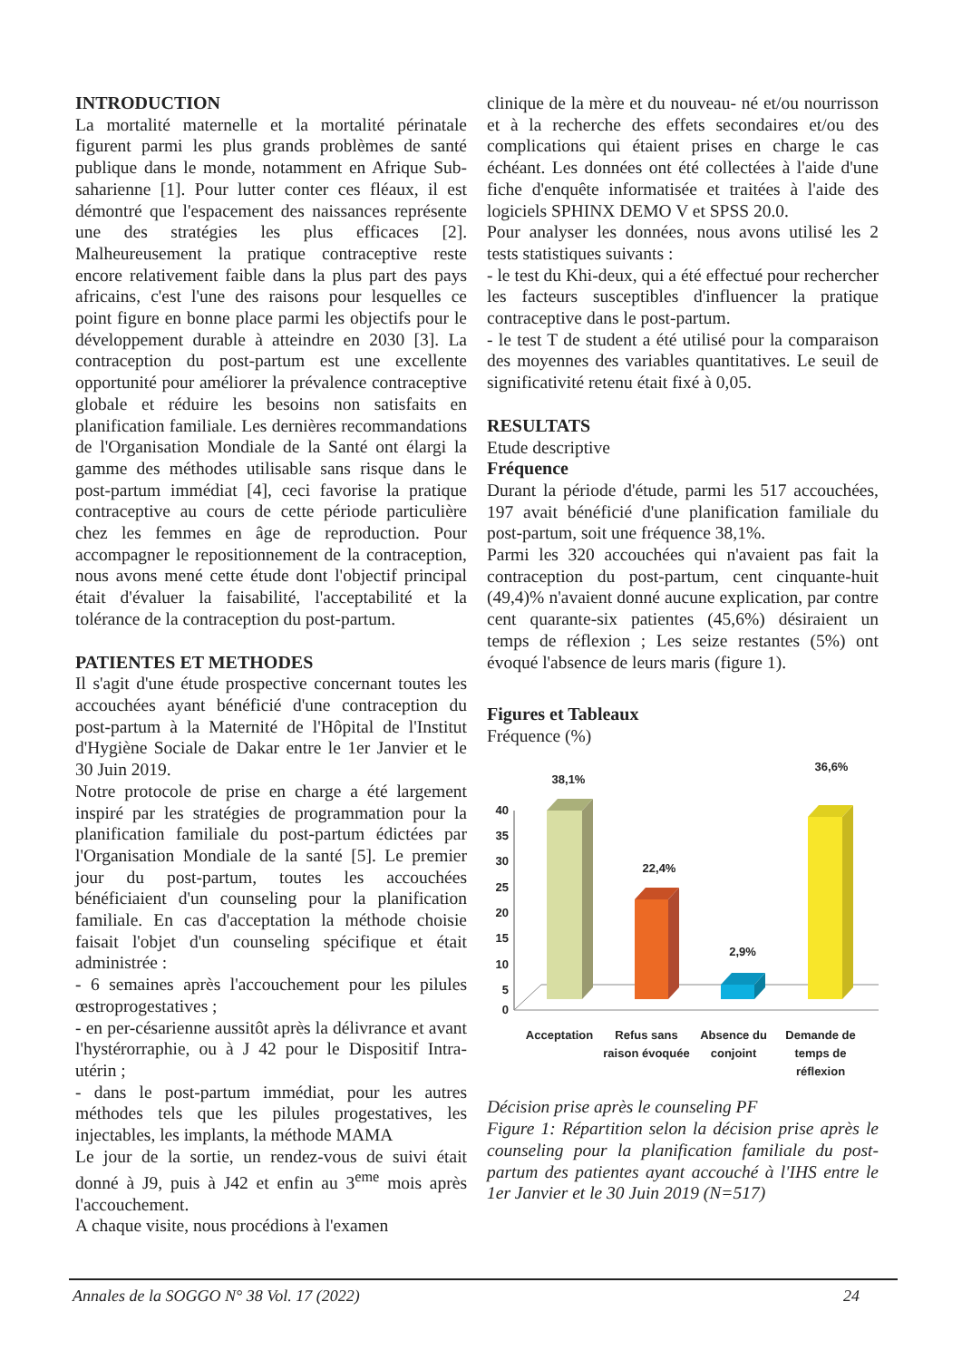INTRODUCTION
La mortalité maternelle et la mortalité périnatale figurent parmi les plus grands problèmes de santé publique dans le monde, notamment en Afrique Sub-saharienne [1]. Pour lutter conter ces fléaux, il est démontré que l'espacement des naissances représente une des stratégies les plus efficaces [2]. Malheureusement la pratique contraceptive reste encore relativement faible dans la plus part des pays africains, c'est l'une des raisons pour lesquelles ce point figure en bonne place parmi les objectifs pour le développement durable à atteindre en 2030 [3]. La contraception du post-partum est une excellente opportunité pour améliorer la prévalence contraceptive globale et réduire les besoins non satisfaits en planification familiale. Les dernières recommandations de l'Organisation Mondiale de la Santé ont élargi la gamme des méthodes utilisable sans risque dans le post-partum immédiat [4], ceci favorise la pratique contraceptive au cours de cette période particulière chez les femmes en âge de reproduction. Pour accompagner le repositionnement de la contraception, nous avons mené cette étude dont l'objectif principal était d'évaluer la faisabilité, l'acceptabilité et la tolérance de la contraception du post-partum.
PATIENTES ET METHODES
Il s'agit d'une étude prospective concernant toutes les accouchées ayant bénéficié d'une contraception du post-partum à la Maternité de l'Hôpital de l'Institut d'Hygiène Sociale de Dakar entre le 1er Janvier et le 30 Juin 2019.
Notre protocole de prise en charge a été largement inspiré par les stratégies de programmation pour la planification familiale du post-partum édictées par l'Organisation Mondiale de la santé [5]. Le premier jour du post-partum, toutes les accouchées bénéficiaient d'un counseling pour la planification familiale. En cas d'acceptation la méthode choisie faisait l'objet d'un counseling spécifique et était administrée :
- 6 semaines après l'accouchement pour les pilules œstroprogestatives ;
- en per-césarienne aussitôt après la délivrance et avant l'hystérorraphie, ou à J 42 pour le Dispositif Intra-utérin ;
- dans le post-partum immédiat, pour les autres méthodes tels que les pilules progestatives, les injectables, les implants, la méthode MAMA
Le jour de la sortie, un rendez-vous de suivi était donné à J9, puis à J42 et enfin au 3<sup>eme</sup> mois après l'accouchement.
A chaque visite, nous procédions à l'examen
clinique de la mère et du nouveau- né et/ou nourrisson et à la recherche des effets secondaires et/ou des complications qui étaient prises en charge le cas échéant. Les données ont été collectées à l'aide d'une fiche d'enquête informatisée et traitées à l'aide des logiciels SPHINX DEMO V et SPSS 20.0.
Pour analyser les données, nous avons utilisé les 2 tests statistiques suivants :
- le test du Khi-deux, qui a été effectué pour rechercher les facteurs susceptibles d'influencer la pratique contraceptive dans le post-partum.
- le test T de student a été utilisé pour la comparaison des moyennes des variables quantitatives. Le seuil de significativité retenu était fixé à 0,05.
RESULTATS
Etude descriptive
Fréquence
Durant la période d'étude, parmi les 517 accouchées, 197 avait bénéficié d'une planification familiale du post-partum, soit une fréquence 38,1%.
Parmi les 320 accouchées qui n'avaient pas fait la contraception du post-partum, cent cinquante-huit (49,4)% n'avaient donné aucune explication, par contre cent quarante-six patientes (45,6%) désiraient un temps de réflexion ; Les seize restantes (5%) ont évoqué l'absence de leurs maris (figure 1).
Figures et Tableaux
Fréquence (%)
40
35
30
25
20
15
10
5
0
38,1%
22,4%
2,9%
36,6%
Acceptation
Refus sans
raison évoquée
Absence du
conjoint
Demande de
temps de
réflexion
Décision prise après le counseling PF
Figure 1: Répartition selon la décision prise après le counseling pour la planification familiale du post-partum des patientes ayant accouché à l'IHS entre le 1er Janvier et le 30 Juin 2019 (N=517)
Annales de la SOGGO N° 38 Vol. 17 (2022) 24